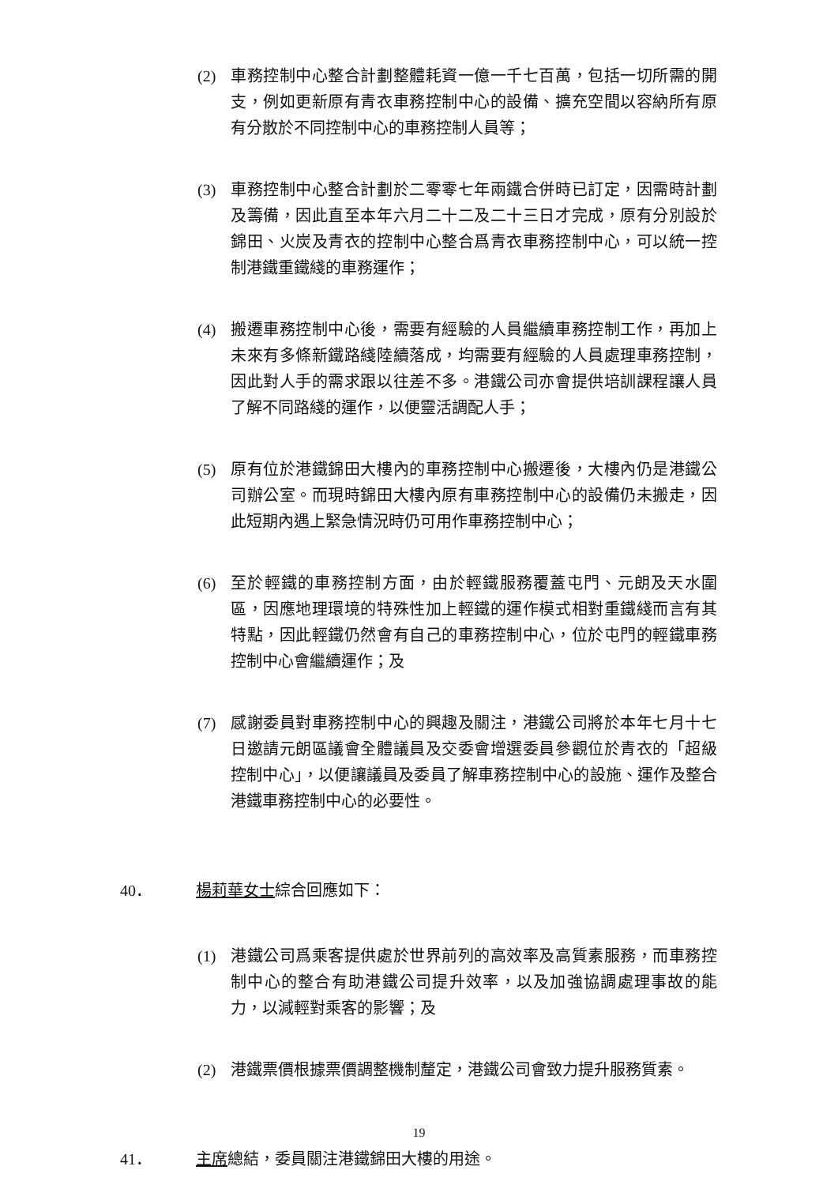(2) 車務控制中心整合計劃整體耗資一億一千七百萬，包括一切所需的開支，例如更新原有青衣車務控制中心的設備、擴充空間以容納所有原有分散於不同控制中心的車務控制人員等；
(3) 車務控制中心整合計劃於二零零七年兩鐵合併時已訂定，因需時計劃及籌備，因此直至本年六月二十二及二十三日才完成，原有分別設於錦田、火炭及青衣的控制中心整合爲青衣車務控制中心，可以統一控制港鐵重鐵綫的車務運作；
(4) 搬遷車務控制中心後，需要有經驗的人員繼續車務控制工作，再加上未來有多條新鐵路綫陸續落成，均需要有經驗的人員處理車務控制，因此對人手的需求跟以往差不多。港鐵公司亦會提供培訓課程讓人員了解不同路綫的運作，以便靈活調配人手；
(5) 原有位於港鐵錦田大樓內的車務控制中心搬遷後，大樓內仍是港鐵公司辦公室。而現時錦田大樓內原有車務控制中心的設備仍未搬走，因此短期內遇上緊急情況時仍可用作車務控制中心；
(6) 至於輕鐵的車務控制方面，由於輕鐵服務覆蓋屯門、元朗及天水圍區，因應地理環境的特殊性加上輕鐵的運作模式相對重鐵綫而言有其特點，因此輕鐵仍然會有自己的車務控制中心，位於屯門的輕鐵車務控制中心會繼續運作；及
(7) 感謝委員對車務控制中心的興趣及關注，港鐵公司將於本年七月十七日邀請元朗區議會全體議員及交委會增選委員參觀位於青衣的「超級控制中心」，以便讓議員及委員了解車務控制中心的設施、運作及整合港鐵車務控制中心的必要性。
40． 楊莉華女士綜合回應如下：
(1) 港鐵公司爲乘客提供處於世界前列的高效率及高質素服務，而車務控制中心的整合有助港鐵公司提升效率，以及加強協調處理事故的能力，以減輕對乘客的影響；及
(2) 港鐵票價根據票價調整機制釐定，港鐵公司會致力提升服務質素。
41． 主席總結，委員關注港鐵錦田大樓的用途。
19